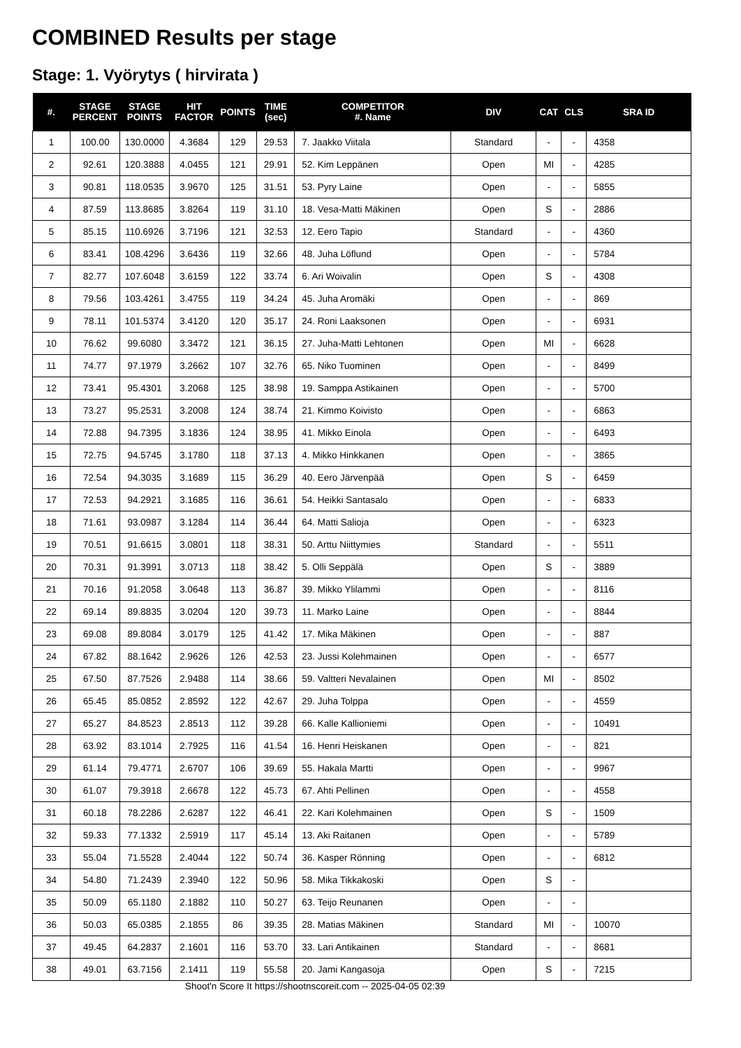COMBINED Results per stage
Stage: 1. Vyörytys ( hirvirata )
| #. | STAGE PERCENT | STAGE POINTS | HIT FACTOR | POINTS | TIME (sec) | COMPETITOR #. Name | DIV | CAT | CLS | SRA ID |
| --- | --- | --- | --- | --- | --- | --- | --- | --- | --- | --- |
| 1 | 100.00 | 130.0000 | 4.3684 | 129 | 29.53 | 7. Jaakko Viitala | Standard | - | - | 4358 |
| 2 | 92.61 | 120.3888 | 4.0455 | 121 | 29.91 | 52. Kim Leppänen | Open | MI | - | 4285 |
| 3 | 90.81 | 118.0535 | 3.9670 | 125 | 31.51 | 53. Pyry Laine | Open | - | - | 5855 |
| 4 | 87.59 | 113.8685 | 3.8264 | 119 | 31.10 | 18. Vesa-Matti Mäkinen | Open | S | - | 2886 |
| 5 | 85.15 | 110.6926 | 3.7196 | 121 | 32.53 | 12. Eero Tapio | Standard | - | - | 4360 |
| 6 | 83.41 | 108.4296 | 3.6436 | 119 | 32.66 | 48. Juha Löflund | Open | - | - | 5784 |
| 7 | 82.77 | 107.6048 | 3.6159 | 122 | 33.74 | 6. Ari Woivalin | Open | S | - | 4308 |
| 8 | 79.56 | 103.4261 | 3.4755 | 119 | 34.24 | 45. Juha Aromäki | Open | - | - | 869 |
| 9 | 78.11 | 101.5374 | 3.4120 | 120 | 35.17 | 24. Roni Laaksonen | Open | - | - | 6931 |
| 10 | 76.62 | 99.6080 | 3.3472 | 121 | 36.15 | 27. Juha-Matti Lehtonen | Open | MI | - | 6628 |
| 11 | 74.77 | 97.1979 | 3.2662 | 107 | 32.76 | 65. Niko Tuominen | Open | - | - | 8499 |
| 12 | 73.41 | 95.4301 | 3.2068 | 125 | 38.98 | 19. Samppa Astikainen | Open | - | - | 5700 |
| 13 | 73.27 | 95.2531 | 3.2008 | 124 | 38.74 | 21. Kimmo Koivisto | Open | - | - | 6863 |
| 14 | 72.88 | 94.7395 | 3.1836 | 124 | 38.95 | 41. Mikko Einola | Open | - | - | 6493 |
| 15 | 72.75 | 94.5745 | 3.1780 | 118 | 37.13 | 4. Mikko Hinkkanen | Open | - | - | 3865 |
| 16 | 72.54 | 94.3035 | 3.1689 | 115 | 36.29 | 40. Eero Järvenpää | Open | S | - | 6459 |
| 17 | 72.53 | 94.2921 | 3.1685 | 116 | 36.61 | 54. Heikki Santasalo | Open | - | - | 6833 |
| 18 | 71.61 | 93.0987 | 3.1284 | 114 | 36.44 | 64. Matti Salioja | Open | - | - | 6323 |
| 19 | 70.51 | 91.6615 | 3.0801 | 118 | 38.31 | 50. Arttu Niittymies | Standard | - | - | 5511 |
| 20 | 70.31 | 91.3991 | 3.0713 | 118 | 38.42 | 5. Olli Seppälä | Open | S | - | 3889 |
| 21 | 70.16 | 91.2058 | 3.0648 | 113 | 36.87 | 39. Mikko Ylilammi | Open | - | - | 8116 |
| 22 | 69.14 | 89.8835 | 3.0204 | 120 | 39.73 | 11. Marko Laine | Open | - | - | 8844 |
| 23 | 69.08 | 89.8084 | 3.0179 | 125 | 41.42 | 17. Mika Mäkinen | Open | - | - | 887 |
| 24 | 67.82 | 88.1642 | 2.9626 | 126 | 42.53 | 23. Jussi Kolehmainen | Open | - | - | 6577 |
| 25 | 67.50 | 87.7526 | 2.9488 | 114 | 38.66 | 59. Valtteri Nevalainen | Open | MI | - | 8502 |
| 26 | 65.45 | 85.0852 | 2.8592 | 122 | 42.67 | 29. Juha Tolppa | Open | - | - | 4559 |
| 27 | 65.27 | 84.8523 | 2.8513 | 112 | 39.28 | 66. Kalle Kallioniemi | Open | - | - | 10491 |
| 28 | 63.92 | 83.1014 | 2.7925 | 116 | 41.54 | 16. Henri Heiskanen | Open | - | - | 821 |
| 29 | 61.14 | 79.4771 | 2.6707 | 106 | 39.69 | 55. Hakala Martti | Open | - | - | 9967 |
| 30 | 61.07 | 79.3918 | 2.6678 | 122 | 45.73 | 67. Ahti Pellinen | Open | - | - | 4558 |
| 31 | 60.18 | 78.2286 | 2.6287 | 122 | 46.41 | 22. Kari Kolehmainen | Open | S | - | 1509 |
| 32 | 59.33 | 77.1332 | 2.5919 | 117 | 45.14 | 13. Aki Raitanen | Open | - | - | 5789 |
| 33 | 55.04 | 71.5528 | 2.4044 | 122 | 50.74 | 36. Kasper Rönning | Open | - | - | 6812 |
| 34 | 54.80 | 71.2439 | 2.3940 | 122 | 50.96 | 58. Mika Tikkakoski | Open | S | - | |
| 35 | 50.09 | 65.1180 | 2.1882 | 110 | 50.27 | 63. Teijo Reunanen | Open | - | - | |
| 36 | 50.03 | 65.0385 | 2.1855 | 86 | 39.35 | 28. Matias Mäkinen | Standard | MI | - | 10070 |
| 37 | 49.45 | 64.2837 | 2.1601 | 116 | 53.70 | 33. Lari Antikainen | Standard | - | - | 8681 |
| 38 | 49.01 | 63.7156 | 2.1411 | 119 | 55.58 | 20. Jami Kangasoja | Open | S | - | 7215 |
Shoot'n Score It https://shootnscoreit.com -- 2025-04-05 02:39